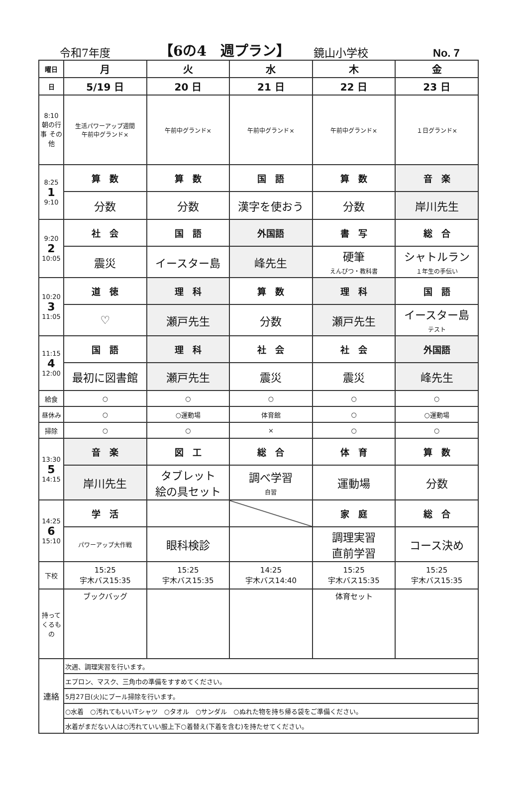令和7年度
【6の4　週プラン】
鏡山小学校
No. 7
| 曜日 | 月 | 火 | 水 | 木 | 金 |
| --- | --- | --- | --- | --- | --- |
| 日 | 5/19 日 | 20 日 | 21 日 | 22 日 | 23 日 |
| 8:10 朝の行事 その他 | 生活パワーアップ週間 午前中グランド× | 午前中グランド× | 午前中グランド× | 午前中グランド× | １日グランド× |
| 8:25 1 9:10 | 算 数 | 算 数 | 国 語 | 算 数 | 音 楽 |
| | 分数 | 分数 | 漢字を使おう | 分数 | 岸川先生 |
| 9:20 2 10:05 | 社 会 | 国 語 | 外国語 | 書 写 | 総 合 |
| | 震災 | イースター島 | 峰先生 | 硬筆 えんぴつ・教科書 | シャトルラン １年生の手伝い |
| 10:20 3 11:05 | 道 徳 | 理 科 | 算 数 | 理 科 | 国 語 |
| | ♡ | 瀬戸先生 | 分数 | 瀬戸先生 | イースター島 テスト |
| 11:15 4 12:00 | 国 語 | 理 科 | 社 会 | 社 会 | 外国語 |
| | 最初に図書館 | 瀬戸先生 | 震災 | 震災 | 峰先生 |
| 給食 | ○ | ○ | ○ | ○ | ○ |
| 昼休み | ○ | ○運動場 | 体育館 | ○ | ○運動場 |
| 掃除 | ○ | ○ | × | ○ | ○ |
| 13:30 5 14:15 | 音 楽 | 図 工 | 総 合 | 体 育 | 算 数 |
| | 岸川先生 | タブレット 絵の具セット | 調べ学習 自習 | 運動場 | 分数 |
| 14:25 6 15:10 | 学 活 | | | 家 庭 | 総 合 |
| | パワーアップ大作戦 | 眼科検診 | | 調理実習 直前学習 | コース決め |
| 下校 | 15:25 宇木バス15:35 | 15:25 宇木バス15:35 | 14:25 宇木バス14:40 | 15:25 宇木バス15:35 | 15:25 宇木バス15:35 |
| 持ってくるもの | ブックバッグ | | | 体育セット | |
| 連絡 | 次週、調理実習を行います。 | | | | |
| | エプロン、マスク、三角巾の準備をすすめてください。 | | | | |
| | 5月27日(火)にプール掃除を行います。 | | | | |
| | ○水着 ○汚れてもいいTシャツ ○タオル ○サンダル ○ぬれた物を持ち帰る袋をご準備ください。 | | | | |
| | 水着がまだない人は○汚れていい服上下○着替え(下着を含む)を持たせてください。 | | | | |